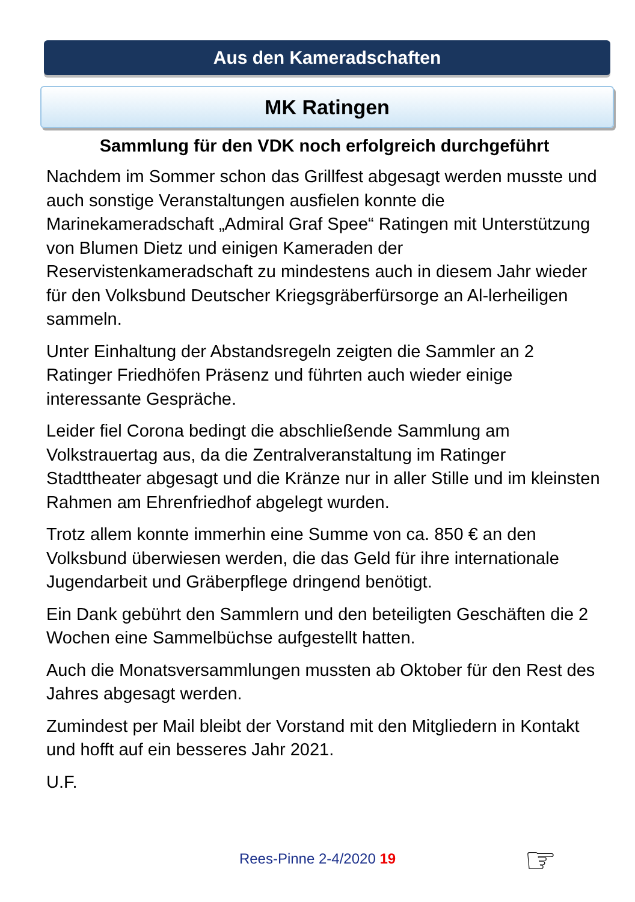Aus den Kameradschaften
MK Ratingen
Sammlung für den VDK noch erfolgreich durchgeführt
Nachdem im Sommer schon das Grillfest abgesagt werden musste und auch sonstige Veranstaltungen ausfielen konnte die Marinekameradschaft „Admiral Graf Spee“ Ratingen mit Unterstützung von Blumen Dietz und einigen Kameraden der Reservistenkameradschaft zu mindestens auch in diesem Jahr wieder für den Volksbund Deutscher Kriegsgräberfürsorge an Al-lerheiligen sammeln.
Unter Einhaltung der Abstandsregeln zeigten die Sammler an 2 Ratinger Friedhöfen Präsenz und führten auch wieder einige interessante Gespräche.
Leider fiel Corona bedingt die abschließende Sammlung am Volkstrauertag aus, da die Zentralveranstaltung im Ratinger Stadttheater abgesagt und die Kränze nur in aller Stille und im kleinsten Rahmen am Ehrenfriedhof abgelegt wurden.
Trotz allem konnte immerhin eine Summe von ca. 850 € an den Volksbund überwiesen werden, die das Geld für ihre internationale Jugendarbeit und Gräberpflege dringend benötigt.
Ein Dank gebührt den Sammlern und den beteiligten Geschäften die 2 Wochen eine Sammelbüchse aufgestellt hatten.
Auch die Monatsversammlungen mussten ab Oktober für den Rest des Jahres abgesagt werden.
Zumindest per Mail bleibt der Vorstand mit den Mitgliedern in Kontakt und hofft auf ein besseres Jahr 2021.
U.F.
Rees-Pinne 2-4/2020 19 ☞